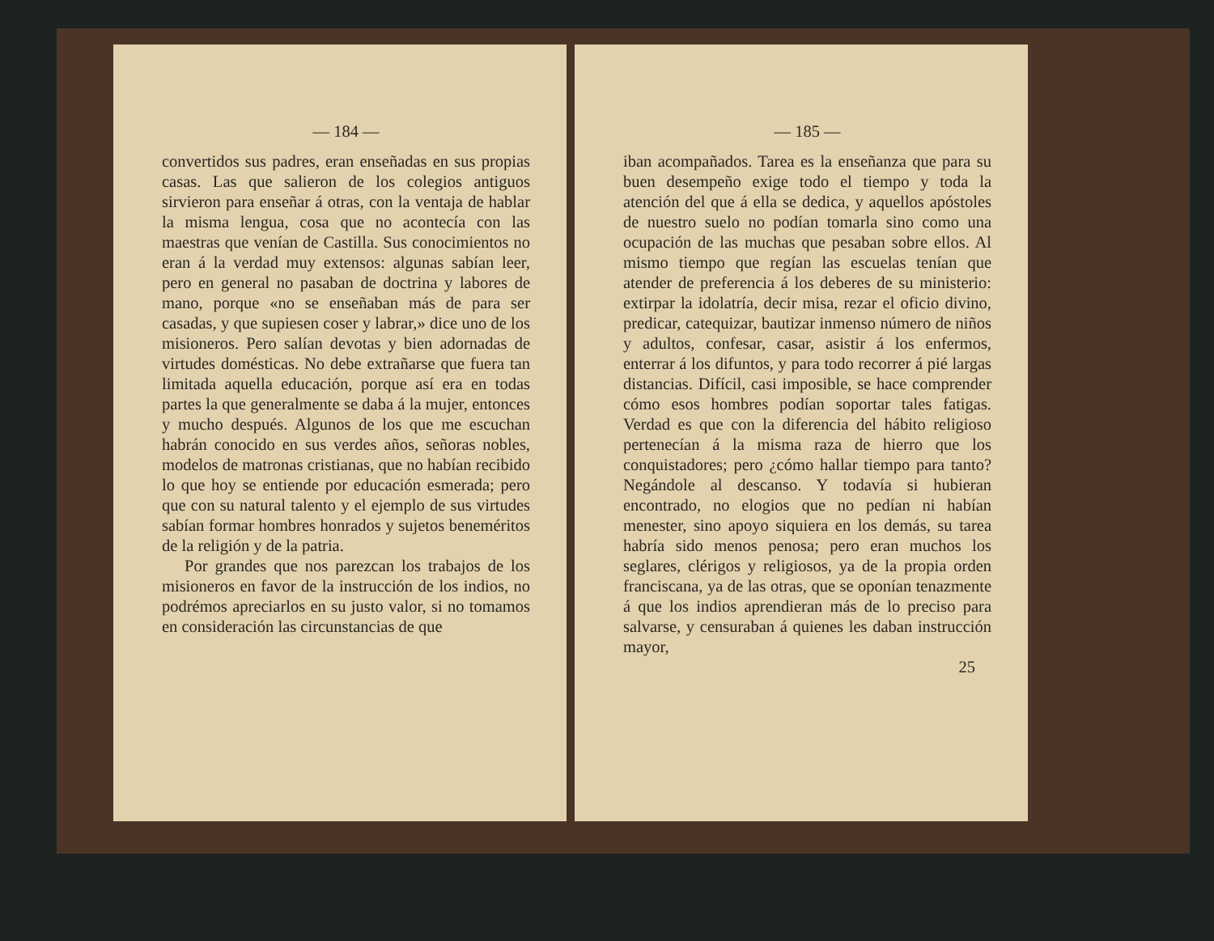— 184 —
convertidos sus padres, eran enseñadas en sus propias casas. Las que salieron de los colegios antiguos sirvieron para enseñar á otras, con la ventaja de hablar la misma lengua, cosa que no acontecía con las maestras que venían de Castilla. Sus conocimientos no eran á la verdad muy extensos: algunas sabían leer, pero en general no pasaban de doctrina y labores de mano, porque «no se enseñaban más de para ser casadas, y que supiesen coser y labrar,» dice uno de los misioneros. Pero salían devotas y bien adornadas de virtudes domésticas. No debe extrañarse que fuera tan limitada aquella educación, porque así era en todas partes la que generalmente se daba á la mujer, entonces y mucho después. Algunos de los que me escuchan habrán conocido en sus verdes años, señoras nobles, modelos de matronas cristianas, que no habían recibido lo que hoy se entiende por educación esmerada; pero que con su natural talento y el ejemplo de sus virtudes sabían formar hombres honrados y sujetos beneméritos de la religión y de la patria.
Por grandes que nos parezcan los trabajos de los misioneros en favor de la instrucción de los indios, no podrémos apreciarlos en su justo valor, si no tomamos en consideración las circunstancias de que
— 185 —
iban acompañados. Tarea es la enseñanza que para su buen desempeño exige todo el tiempo y toda la atención del que á ella se dedica, y aquellos apóstoles de nuestro suelo no podían tomarla sino como una ocupación de las muchas que pesaban sobre ellos. Al mismo tiempo que regían las escuelas tenían que atender de preferencia á los deberes de su ministerio: extirpar la idolatría, decir misa, rezar el oficio divino, predicar, catequizar, bautizar inmenso número de niños y adultos, confesar, casar, asistir á los enfermos, enterrar á los difuntos, y para todo recorrer á pié largas distancias. Difícil, casi imposible, se hace comprender cómo esos hombres podían soportar tales fatigas. Verdad es que con la diferencia del hábito religioso pertenecían á la misma raza de hierro que los conquistadores; pero ¿cómo hallar tiempo para tanto? Negándole al descanso. Y todavía si hubieran encontrado, no elogios que no pedían ni habían menester, sino apoyo siquiera en los demás, su tarea habría sido menos penosa; pero eran muchos los seglares, clérigos y religiosos, ya de la propia orden franciscana, ya de las otras, que se oponían tenazmente á que los indios aprendieran más de lo preciso para salvarse, y censuraban á quienes les daban instrucción mayor,
25